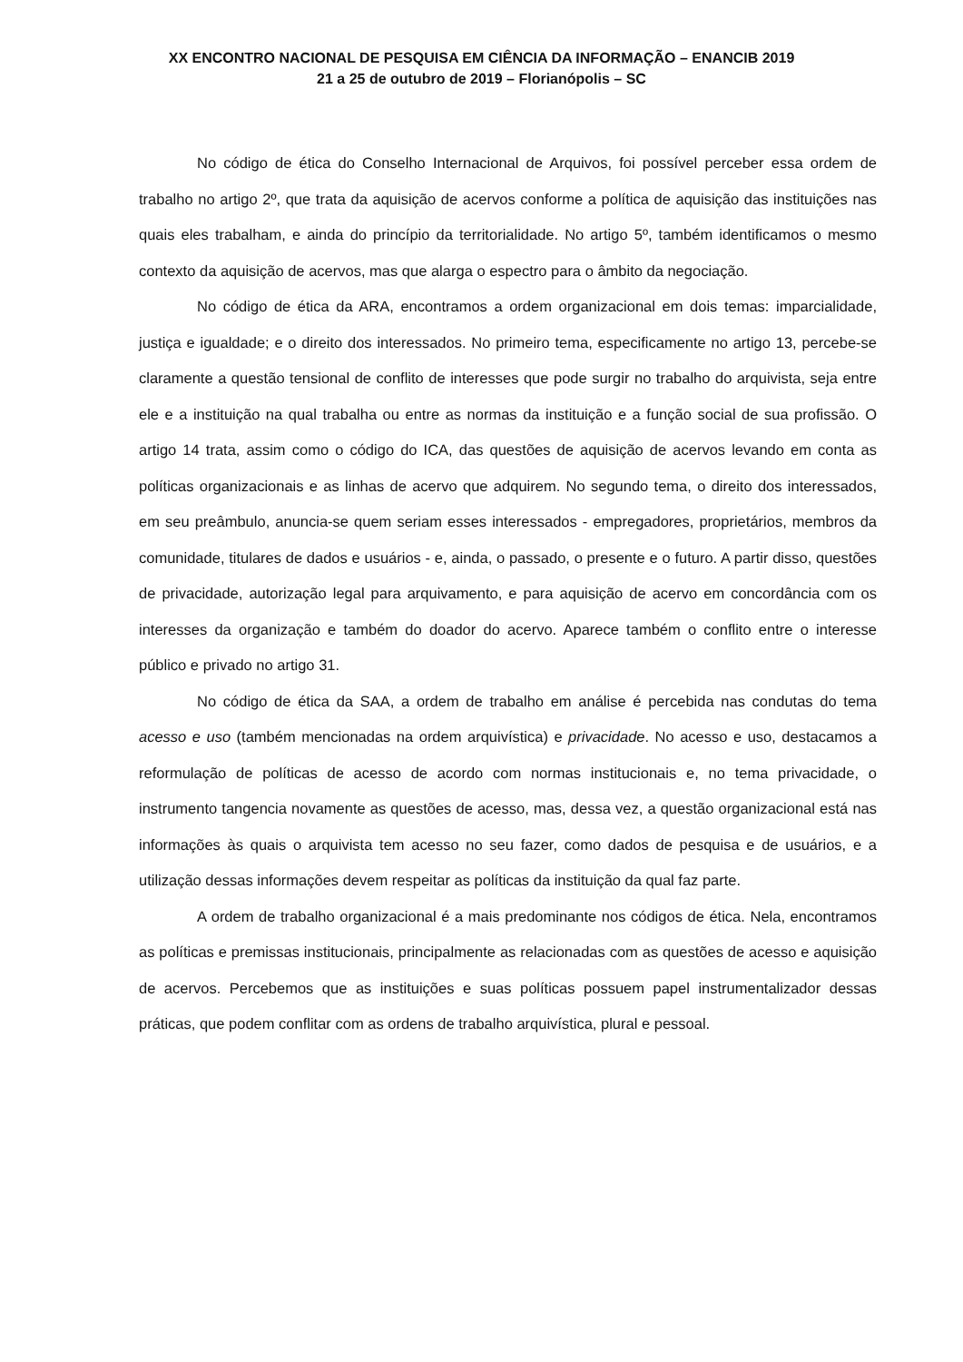XX ENCONTRO NACIONAL DE PESQUISA EM CIÊNCIA DA INFORMAÇÃO – ENANCIB 2019
21 a 25 de outubro de 2019 – Florianópolis – SC
No código de ética do Conselho Internacional de Arquivos, foi possível perceber essa ordem de trabalho no artigo 2º, que trata da aquisição de acervos conforme a política de aquisição das instituições nas quais eles trabalham, e ainda do princípio da territorialidade. No artigo 5º, também identificamos o mesmo contexto da aquisição de acervos, mas que alarga o espectro para o âmbito da negociação.
No código de ética da ARA, encontramos a ordem organizacional em dois temas: imparcialidade, justiça e igualdade; e o direito dos interessados. No primeiro tema, especificamente no artigo 13, percebe-se claramente a questão tensional de conflito de interesses que pode surgir no trabalho do arquivista, seja entre ele e a instituição na qual trabalha ou entre as normas da instituição e a função social de sua profissão. O artigo 14 trata, assim como o código do ICA, das questões de aquisição de acervos levando em conta as políticas organizacionais e as linhas de acervo que adquirem. No segundo tema, o direito dos interessados, em seu preâmbulo, anuncia-se quem seriam esses interessados - empregadores, proprietários, membros da comunidade, titulares de dados e usuários - e, ainda, o passado, o presente e o futuro. A partir disso, questões de privacidade, autorização legal para arquivamento, e para aquisição de acervo em concordância com os interesses da organização e também do doador do acervo. Aparece também o conflito entre o interesse público e privado no artigo 31.
No código de ética da SAA, a ordem de trabalho em análise é percebida nas condutas do tema acesso e uso (também mencionadas na ordem arquivística) e privacidade. No acesso e uso, destacamos a reformulação de políticas de acesso de acordo com normas institucionais e, no tema privacidade, o instrumento tangencia novamente as questões de acesso, mas, dessa vez, a questão organizacional está nas informações às quais o arquivista tem acesso no seu fazer, como dados de pesquisa e de usuários, e a utilização dessas informações devem respeitar as políticas da instituição da qual faz parte.
A ordem de trabalho organizacional é a mais predominante nos códigos de ética. Nela, encontramos as políticas e premissas institucionais, principalmente as relacionadas com as questões de acesso e aquisição de acervos. Percebemos que as instituições e suas políticas possuem papel instrumentalizador dessas práticas, que podem conflitar com as ordens de trabalho arquivística, plural e pessoal.